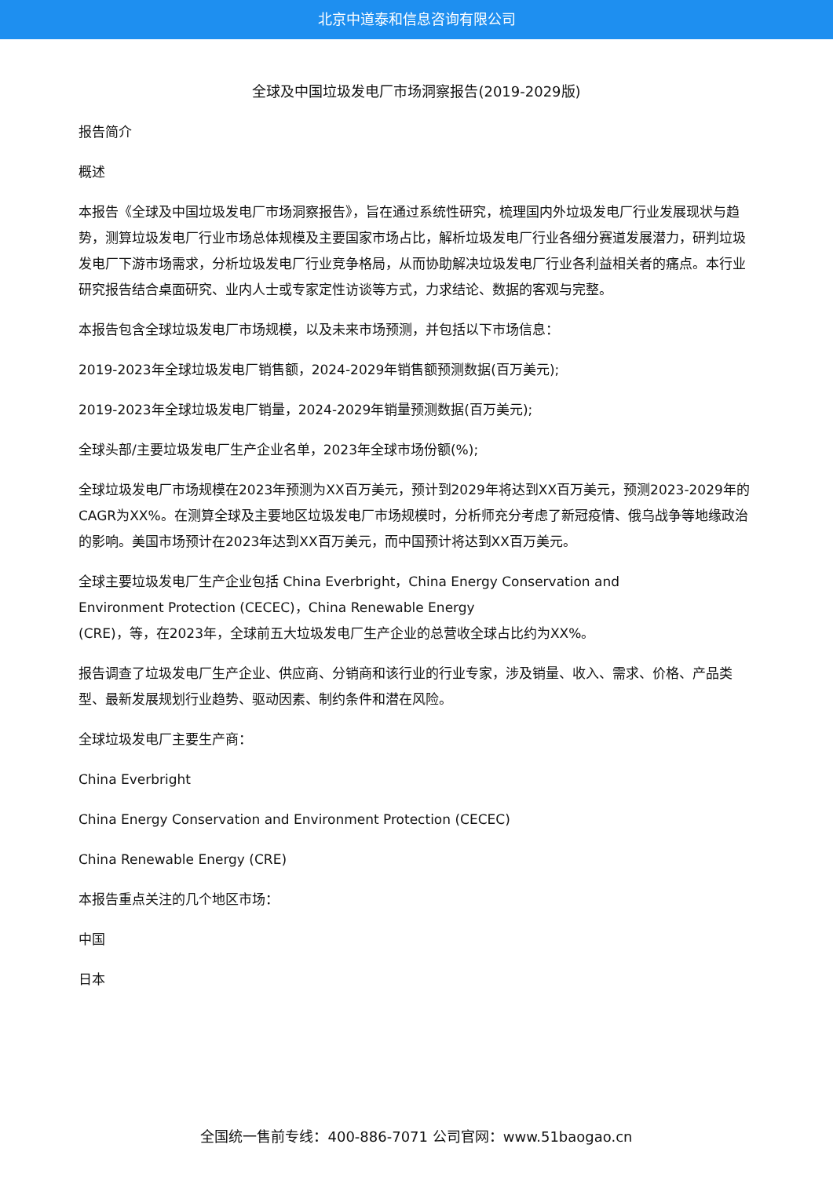北京中道泰和信息咨询有限公司
全球及中国垃圾发电厂市场洞察报告(2019-2029版)
报告简介
概述
本报告《全球及中国垃圾发电厂市场洞察报告》，旨在通过系统性研究，梳理国内外垃圾发电厂行业发展现状与趋势，测算垃圾发电厂行业市场总体规模及主要国家市场占比，解析垃圾发电厂行业各细分赛道发展潜力，研判垃圾发电厂下游市场需求，分析垃圾发电厂行业竞争格局，从而协助解决垃圾发电厂行业各利益相关者的痛点。本行业研究报告结合桌面研究、业内人士或专家定性访谈等方式，力求结论、数据的客观与完整。
本报告包含全球垃圾发电厂市场规模，以及未来市场预测，并包括以下市场信息：
2019-2023年全球垃圾发电厂销售额，2024-2029年销售额预测数据(百万美元);
2019-2023年全球垃圾发电厂销量，2024-2029年销量预测数据(百万美元);
全球头部/主要垃圾发电厂生产企业名单，2023年全球市场份额(%);
全球垃圾发电厂市场规模在2023年预测为XX百万美元，预计到2029年将达到XX百万美元，预测2023-2029年的CAGR为XX%。在测算全球及主要地区垃圾发电厂市场规模时，分析师充分考虑了新冠疫情、俄乌战争等地缘政治的影响。美国市场预计在2023年达到XX百万美元，而中国预计将达到XX百万美元。
全球主要垃圾发电厂生产企业包括 China Everbright，China Energy Conservation and
Environment Protection (CECEC)，China Renewable Energy
(CRE)，等，在2023年，全球前五大垃圾发电厂生产企业的总营收全球占比约为XX%。
报告调查了垃圾发电厂生产企业、供应商、分销商和该行业的行业专家，涉及销量、收入、需求、价格、产品类型、最新发展规划行业趋势、驱动因素、制约条件和潜在风险。
全球垃圾发电厂主要生产商：
China Everbright
China Energy Conservation and Environment Protection (CECEC)
China Renewable Energy (CRE)
本报告重点关注的几个地区市场：
中国
日本
全国统一售前专线：400-886-7071 公司官网：www.51baogao.cn